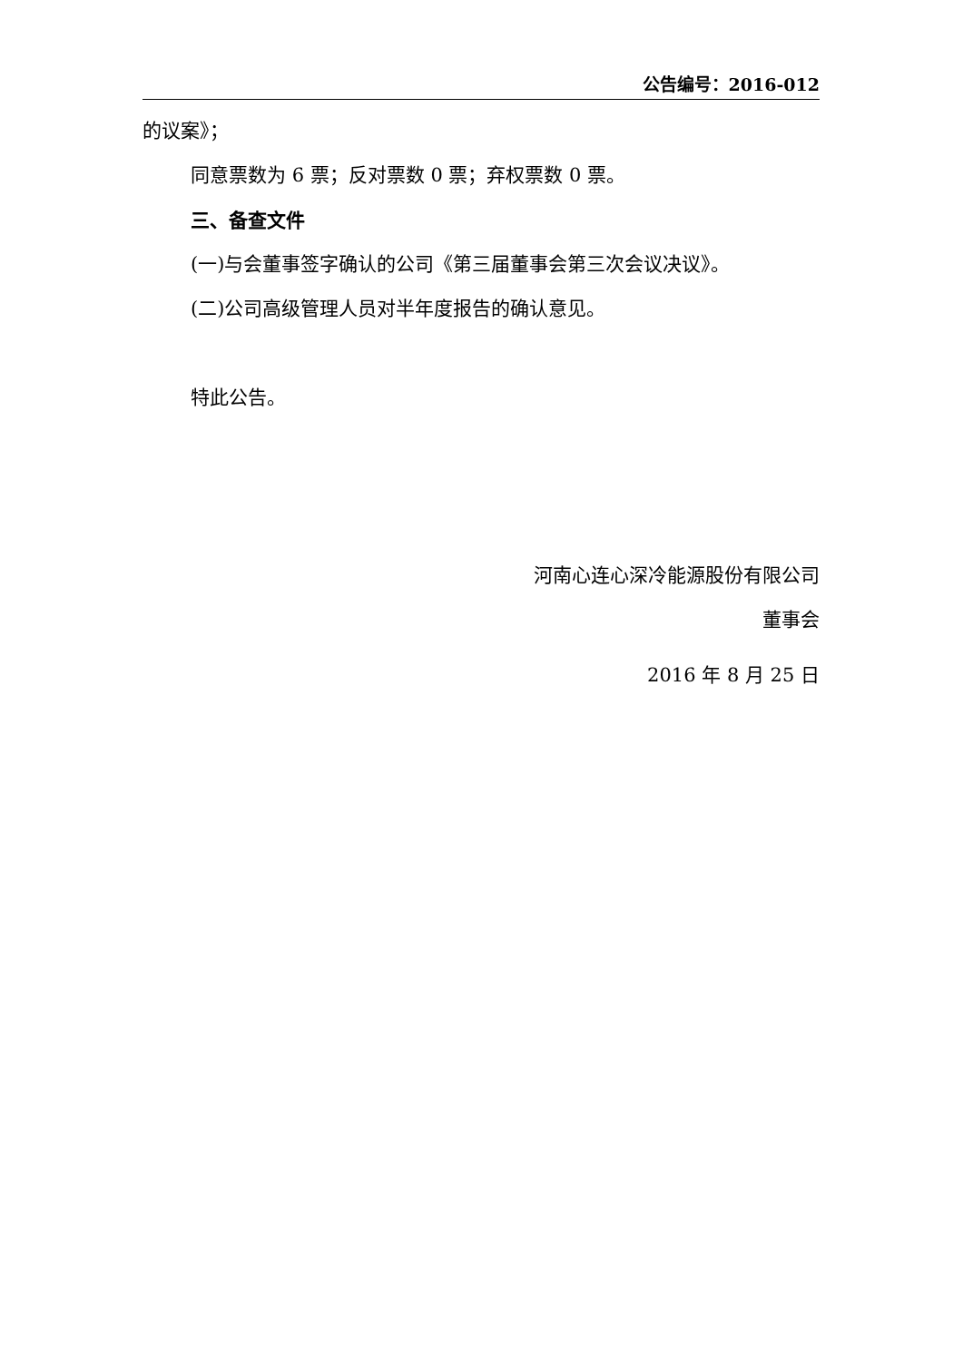公告编号：2016-012
的议案》；
同意票数为 6 票；反对票数 0 票；弃权票数 0 票。
三、备查文件
(一)与会董事签字确认的公司《第三届董事会第三次会议决议》。
(二)公司高级管理人员对半年度报告的确认意见。
特此公告。
河南心连心深冷能源股份有限公司
董事会
2016 年 8 月 25 日